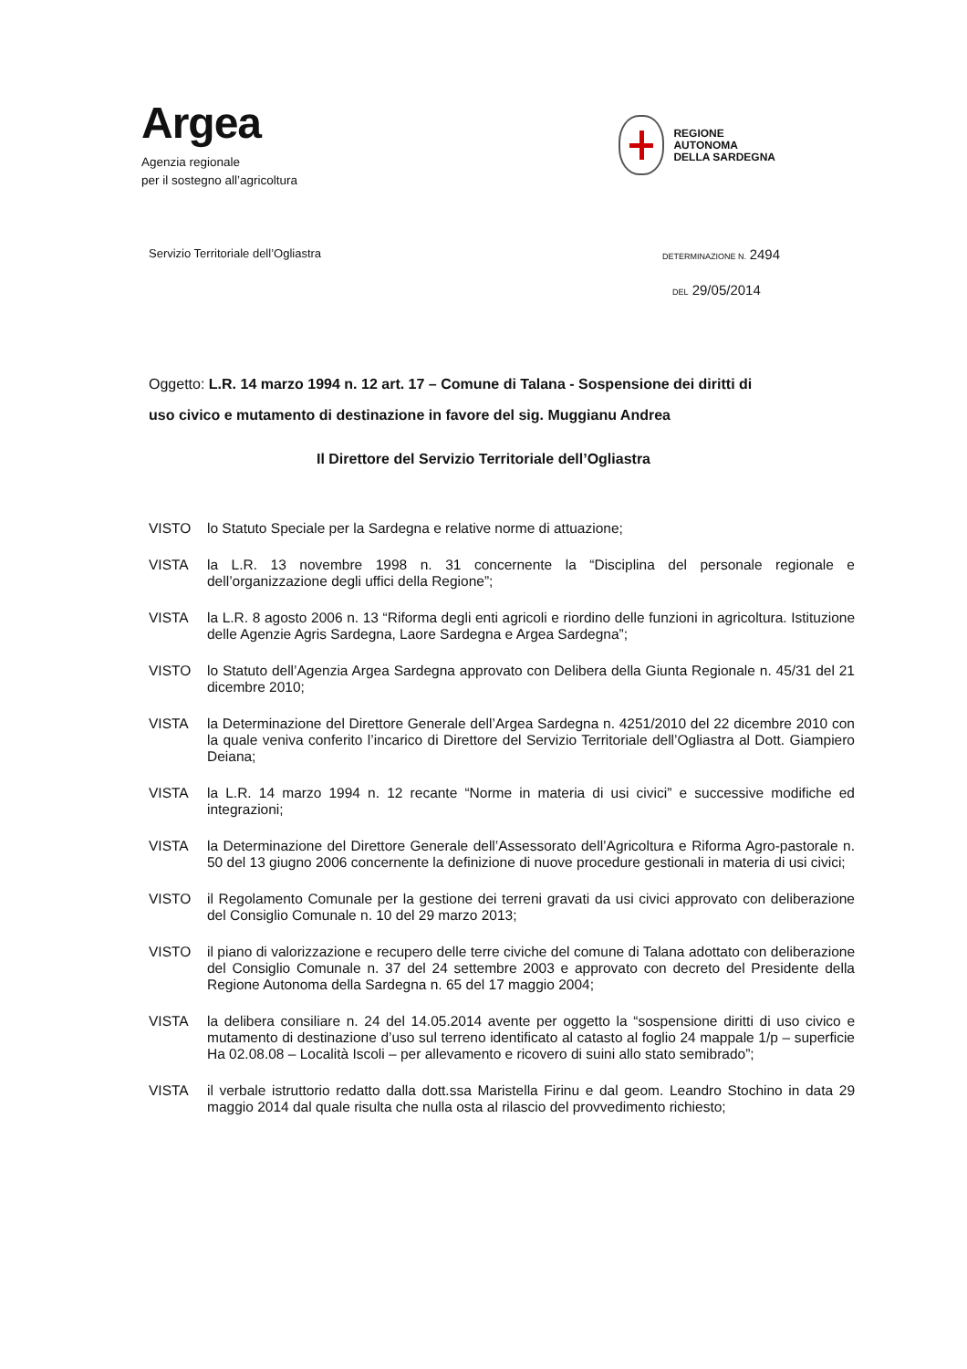Argea
Agenzia regionale
per il sostegno all’agricoltura
REGIONE
AUTONOMA
DELLA SARDEGNA
Servizio Territoriale dell’Ogliastra
DETERMINAZIONE N. 2494
DEL 29/05/2014
Oggetto: L.R. 14 marzo 1994 n. 12 art. 17 – Comune di Talana - Sospensione dei diritti di uso civico e mutamento di destinazione in favore del sig. Muggianu Andrea
Il Direttore del Servizio Territoriale dell’Ogliastra
VISTO lo Statuto Speciale per la Sardegna e relative norme di attuazione;
VISTA la L.R. 13 novembre 1998 n. 31 concernente la “Disciplina del personale regionale e dell’organizzazione degli uffici della Regione”;
VISTA la L.R. 8 agosto 2006 n. 13 “Riforma degli enti agricoli e riordino delle funzioni in agricoltura. Istituzione delle Agenzie Agris Sardegna, Laore Sardegna e Argea Sardegna”;
VISTO lo Statuto dell’Agenzia Argea Sardegna approvato con Delibera della Giunta Regionale n. 45/31 del 21 dicembre 2010;
VISTA la Determinazione del Direttore Generale dell’Argea Sardegna n. 4251/2010 del 22 dicembre 2010 con la quale veniva conferito l’incarico di Direttore del Servizio Territoriale dell’Ogliastra al Dott. Giampiero Deiana;
VISTA la L.R. 14 marzo 1994 n. 12 recante “Norme in materia di usi civici” e successive modifiche ed integrazioni;
VISTA la Determinazione del Direttore Generale dell’Assessorato dell’Agricoltura e Riforma Agro-pastorale n. 50 del 13 giugno 2006 concernente la definizione di nuove procedure gestionali in materia di usi civici;
VISTO il Regolamento Comunale per la gestione dei terreni gravati da usi civici approvato con deliberazione del Consiglio Comunale n. 10 del 29 marzo 2013;
VISTO il piano di valorizzazione e recupero delle terre civiche del comune di Talana adottato con deliberazione del Consiglio Comunale n. 37 del 24 settembre 2003 e approvato con decreto del Presidente della Regione Autonoma della Sardegna n. 65 del 17 maggio 2004;
VISTA la delibera consiliare n. 24 del 14.05.2014 avente per oggetto la “sospensione diritti di uso civico e mutamento di destinazione d’uso sul terreno identificato al catasto al foglio 24 mappale 1/p – superficie Ha 02.08.08 – Località Iscoli – per allevamento e ricovero di suini allo stato semibrado”;
VISTA il verbale istruttorio redatto dalla dott.ssa Maristella Firinu e dal geom. Leandro Stochino in data 29 maggio 2014 dal quale risulta che nulla osta al rilascio del provvedimento richiesto;